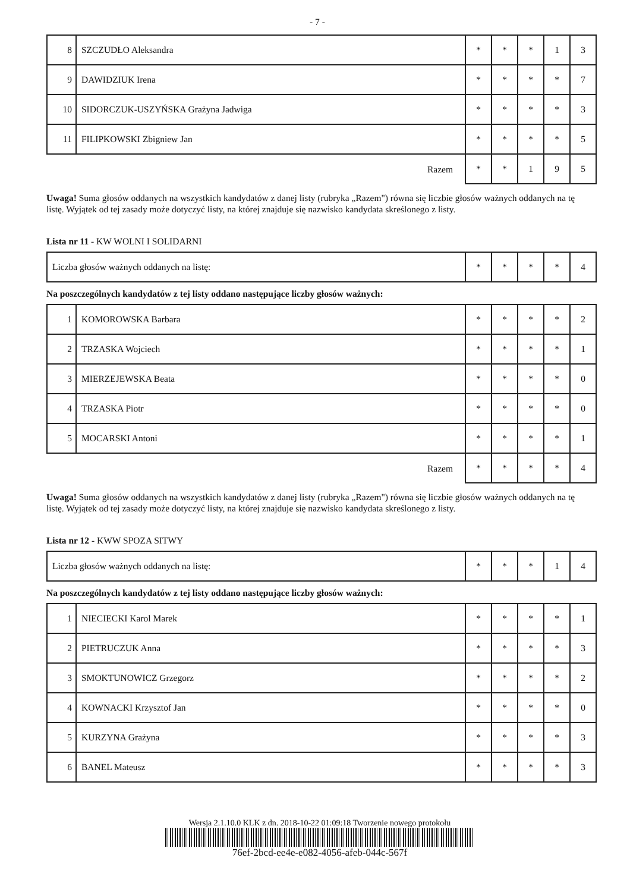- 7 -
| 8 | SZCZUDŁO Aleksandra | * | * | * | 1 | 3 |
| 9 | DAWIDZIUK Irena | * | * | * | * | 7 |
| 10 | SIDORCZUK-USZYŃSKA Grażyna Jadwiga | * | * | * | * | 3 |
| 11 | FILIPKOWSKI Zbigniew Jan | * | * | * | * | 5 |
| Razem | | * | * | 1 | 9 | 5 |
Uwaga! Suma głosów oddanych na wszystkich kandydatów z danej listy (rubryka „Razem") równa się liczbie głosów ważnych oddanych na tę listę. Wyjątek od tej zasady może dotyczyć listy, na której znajduje się nazwisko kandydata skreślonego z listy.
Lista nr 11 - KW WOLNI I SOLIDARNI
| Liczba głosów ważnych oddanych na listę: | * | * | * | * | 4 |
Na poszczególnych kandydatów z tej listy oddano następujące liczby głosów ważnych:
| 1 | KOMOROWSKA Barbara | * | * | * | * | 2 |
| 2 | TRZASKA Wojciech | * | * | * | * | 1 |
| 3 | MIERZEJEWSKA Beata | * | * | * | * | 0 |
| 4 | TRZASKA Piotr | * | * | * | * | 0 |
| 5 | MOCARSKI Antoni | * | * | * | * | 1 |
| Razem | | * | * | * | * | 4 |
Uwaga! Suma głosów oddanych na wszystkich kandydatów z danej listy (rubryka „Razem") równa się liczbie głosów ważnych oddanych na tę listę. Wyjątek od tej zasady może dotyczyć listy, na której znajduje się nazwisko kandydata skreślonego z listy.
Lista nr 12 - KWW SPOZA SITWY
| Liczba głosów ważnych oddanych na listę: | * | * | * | 1 | 4 |
Na poszczególnych kandydatów z tej listy oddano następujące liczby głosów ważnych:
| 1 | NIECIECKI Karol Marek | * | * | * | * | 1 |
| 2 | PIETRUCZUK Anna | * | * | * | * | 3 |
| 3 | SMOKTUNOWICZ Grzegorz | * | * | * | * | 2 |
| 4 | KOWNACKI Krzysztof Jan | * | * | * | * | 0 |
| 5 | KURZYNA Grażyna | * | * | * | * | 3 |
| 6 | BANEL Mateusz | * | * | * | * | 3 |
Wersja 2.1.10.0 KLK z dn. 2018-10-22 01:09:18 Tworzenie nowego protokołu
76ef-2bcd-ee4e-e082-4056-afeb-044c-567f